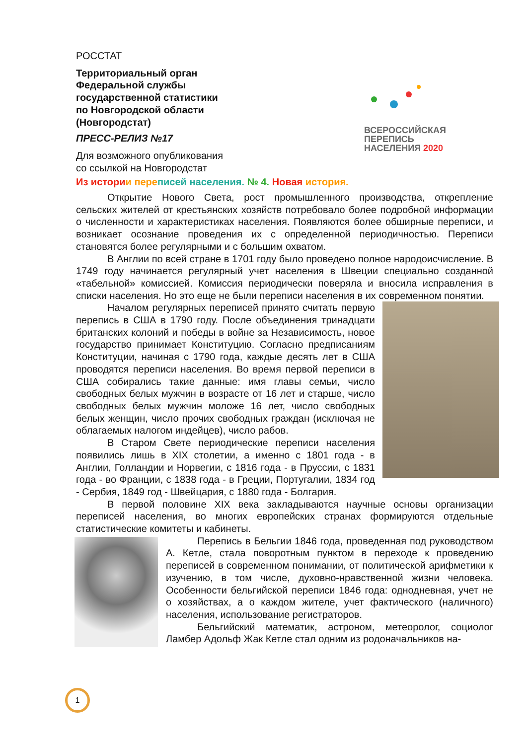РОССТАТ
Территориальный орган
Федеральной службы
государственной статистики
по Новгородской области
(Новгородстат)
ПРЕСС-РЕЛИЗ №17
Для возможного опубликования
со ссылкой на Новгородстат
ВСЕРОССИЙСКАЯ
ПЕРЕПИСЬ
НАСЕЛЕНИЯ 2020
Из истори и пере писей населения. № 4. Новая история.
Открытие Нового Света, рост промышленного производства, открепление сельских жителей от крестьянских хозяйств потребовало более подробной информации о численности и характеристиках населения. Появляются более обширные переписи, и возникает осознание проведения их с определенной периодичностью. Переписи становятся более регулярными и с большим охватом.
В Англии по всей стране в 1701 году было проведено полное народоисчисление. В 1749 году начинается регулярный учет населения в Швеции специально созданной «табельной» комиссией. Комиссия периодически поверяла и вносила исправления в списки населения. Но это еще не были переписи населения в их современном понятии.
Началом регулярных переписей принято считать первую перепись в США в 1790 году. После объединения тринадцати британских колоний и победы в войне за Независимость, новое государство принимает Конституцию. Согласно предписаниям Конституции, начиная с 1790 года, каждые десять лет в США проводятся переписи населения. Во время первой переписи в США собирались такие данные: имя главы семьи, число свободных белых мужчин в возрасте от 16 лет и старше, число свободных белых мужчин моложе 16 лет, число свободных белых женщин, число прочих свободных граждан (исключая не облагаемых налогом индейцев), число рабов.
В Старом Свете периодические переписи населения появились лишь в XIX столетии, а именно с 1801 года - в Англии, Голландии и Норвегии, с 1816 года - в Пруссии, с 1831 года - во Франции, с 1838 года - в Греции, Португалии, 1834 год - Сербия, 1849 год - Швейцария, с 1880 года - Болгария.
В первой половине XIX века закладываются научные основы организации переписей населения, во многих европейских странах формируются отдельные статистические комитеты и кабинеты.
Перепись в Бельгии 1846 года, проведенная под руководством А. Кетле, стала поворотным пунктом в переходе к проведению переписей в современном понимании, от политической арифметики к изучению, в том числе, духовно-нравственной жизни человека. Особенности бельгийской переписи 1846 года: однодневная, учет не о хозяйствах, а о каждом жителе, учет фактического (наличного) населения, использование регистраторов.
Бельгийский математик, астроном, метеоролог, социолог Ламбер Адольф Жак Кетле стал одним из родоначальников на-
1